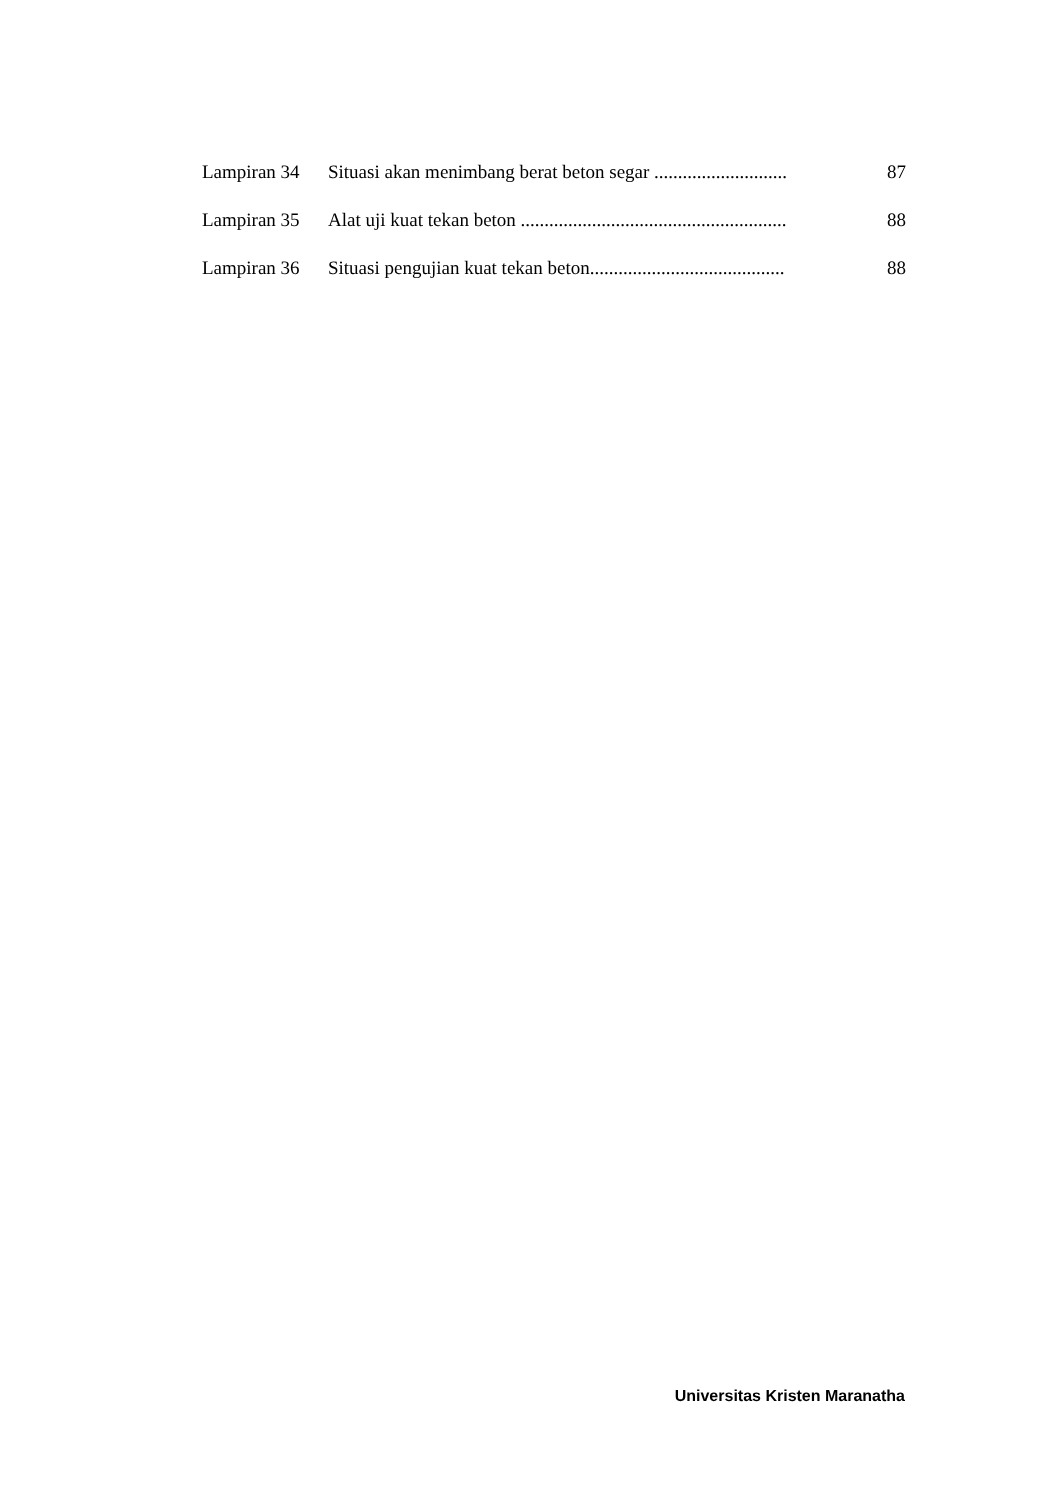| Lampiran 34 | Situasi akan menimbang berat beton segar ............................ | 87 |
| Lampiran 35 | Alat uji kuat tekan beton ........................................................ | 88 |
| Lampiran 36 | Situasi pengujian kuat tekan beton......................................... | 88 |
Universitas Kristen Maranatha